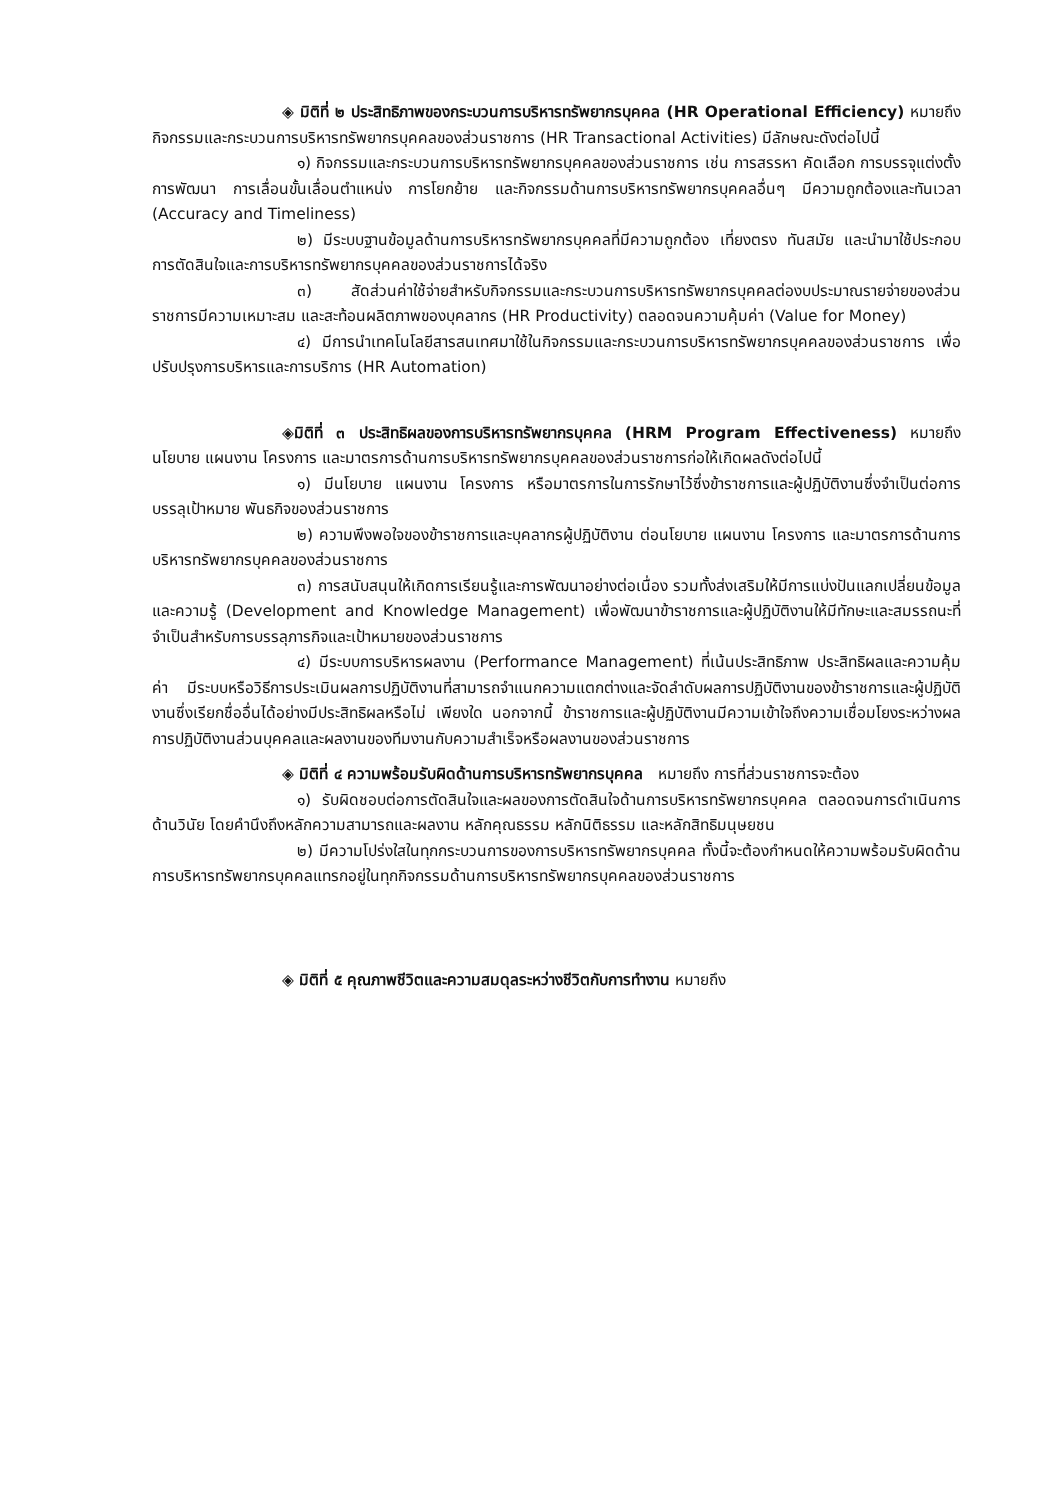◈ มิติที่ ๒ ประสิทธิภาพของกระบวนการบริหารทรัพยากรบุคคล (HR Operational Efficiency) หมายถึง กิจกรรมและกระบวนการบริหารทรัพยากรบุคคลของส่วนราชการ (HR Transactional Activities) มีลักษณะดังต่อไปนี้
๑) กิจกรรมและกระบวนการบริหารทรัพยากรบุคคลของส่วนราชการ เช่น การสรรหา คัดเลือก การบรรจุแต่งตั้ง การพัฒนา การเลื่อนขั้นเลื่อนตำแหน่ง การโยกย้าย และกิจกรรมด้านการบริหารทรัพยากรบุคคลอื่นๆ มีความถูกต้องและทันเวลา (Accuracy and Timeliness)
๒) มีระบบฐานข้อมูลด้านการบริหารทรัพยากรบุคคลที่มีความถูกต้อง เที่ยงตรง ทันสมัย และนำมาใช้ประกอบการตัดสินใจและการบริหารทรัพยากรบุคคลของส่วนราชการได้จริง
๓) สัดส่วนค่าใช้จ่ายสำหรับกิจกรรมและกระบวนการบริหารทรัพยากรบุคคลต่องบประมาณรายจ่ายของส่วนราชการมีความเหมาะสม และสะท้อนผลิตภาพของบุคลากร (HR Productivity) ตลอดจนความคุ้มค่า (Value for Money)
๔) มีการนำเทคโนโลยีสารสนเทศมาใช้ในกิจกรรมและกระบวนการบริหารทรัพยากรบุคคลของส่วนราชการ เพื่อปรับปรุงการบริหารและการบริการ (HR Automation)
◈มิติที่ ๓ ประสิทธิผลของการบริหารทรัพยากรบุคคล (HRM Program Effectiveness) หมายถึง นโยบาย แผนงาน โครงการ และมาตรการด้านการบริหารทรัพยากรบุคคลของส่วนราชการก่อให้เกิดผลดังต่อไปนี้
๑) มีนโยบาย แผนงาน โครงการ หรือมาตรการในการรักษาไว้ซึ่งข้าราชการและผู้ปฏิบัติงานซึ่งจำเป็นต่อการบรรลุเป้าหมาย พันธกิจของส่วนราชการ
๒) ความพึงพอใจของข้าราชการและบุคลากรผู้ปฏิบัติงาน ต่อนโยบาย แผนงาน โครงการ และมาตรการด้านการบริหารทรัพยากรบุคคลของส่วนราชการ
๓) การสนับสนุนให้เกิดการเรียนรู้และการพัฒนาอย่างต่อเนื่อง รวมทั้งส่งเสริมให้มีการแบ่งปันแลกเปลี่ยนข้อมูลและความรู้ (Development and Knowledge Management) เพื่อพัฒนาข้าราชการและผู้ปฏิบัติงานให้มีทักษะและสมรรถนะที่จำเป็นสำหรับการบรรลุภารกิจและเป้าหมายของส่วนราชการ
๔) มีระบบการบริหารผลงาน (Performance Management) ที่เน้นประสิทธิภาพ ประสิทธิผลและความคุ้มค่า มีระบบหรือวิธีการประเมินผลการปฏิบัติงานที่สามารถจำแนกความแตกต่างและจัดลำดับผลการปฏิบัติงานของข้าราชการและผู้ปฏิบัติงานซึ่งเรียกชื่ออื่นได้อย่างมีประสิทธิผลหรือไม่ เพียงใด นอกจากนี้ ข้าราชการและผู้ปฏิบัติงานมีความเข้าใจถึงความเชื่อมโยงระหว่างผลการปฏิบัติงานส่วนบุคคลและผลงานของทีมงานกับความสำเร็จหรือผลงานของส่วนราชการ
◈ มิติที่ ๔ ความพร้อมรับผิดด้านการบริหารทรัพยากรบุคคล หมายถึง การที่ส่วนราชการจะต้อง
๑) รับผิดชอบต่อการตัดสินใจและผลของการตัดสินใจด้านการบริหารทรัพยากรบุคคล ตลอดจนการดำเนินการด้านวินัย โดยคำนึงถึงหลักความสามารถและผลงาน หลักคุณธรรม หลักนิติธรรม และหลักสิทธิมนุษยชน
๒) มีความโปร่งใสในทุกกระบวนการของการบริหารทรัพยากรบุคคล ทั้งนี้จะต้องกำหนดให้ความพร้อมรับผิดด้านการบริหารทรัพยากรบุคคลแทรกอยู่ในทุกกิจกรรมด้านการบริหารทรัพยากรบุคคลของส่วนราชการ
◈ มิติที่ ๕ คุณภาพชีวิตและความสมดุลระหว่างชีวิตกับการทำงาน หมายถึง